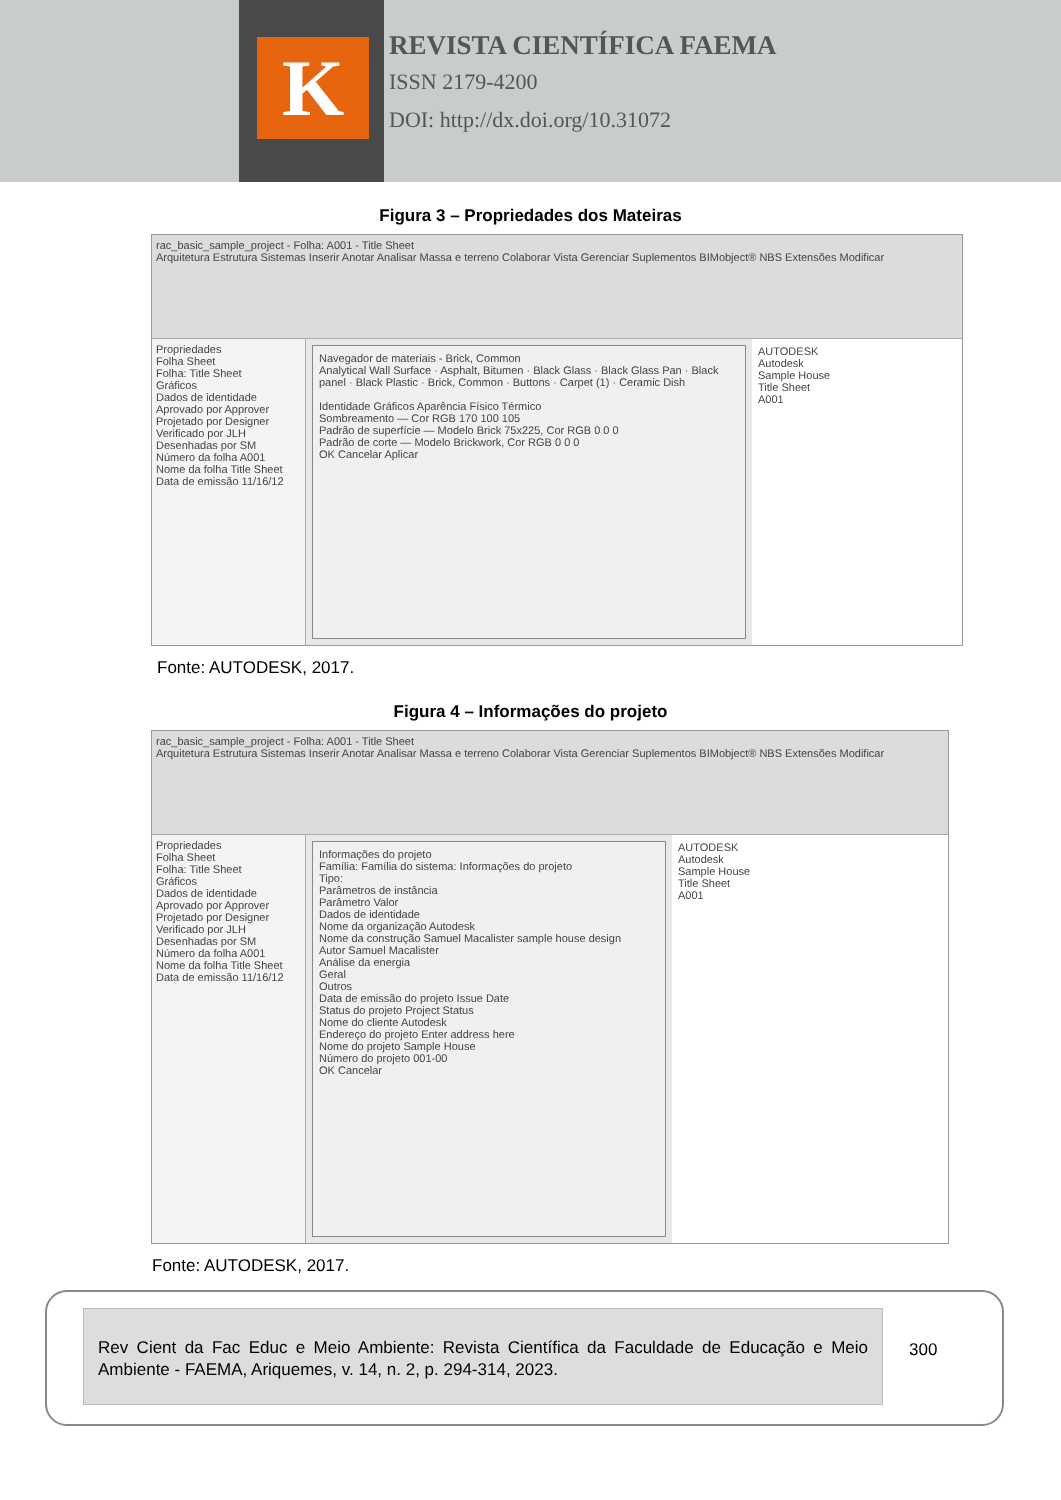K
REVISTA CIENTÍFICA FAEMA
ISSN 2179-4200
DOI: http://dx.doi.org/10.31072
Figura 3 – Propriedades dos Mateiras
rac_basic_sample_project - Folha: A001 - Title Sheet
Arquitetura Estrutura Sistemas Inserir Anotar Analisar Massa e terreno Colaborar Vista Gerenciar Suplementos BIMobject® NBS Extensões Modificar
Propriedades
Folha Sheet
Folha: Title Sheet
Gráficos
Dados de identidade
Aprovado por Approver
Projetado por Designer
Verificado por JLH
Desenhadas por SM
Número da folha A001
Nome da folha Title Sheet
Data de emissão 11/16/12
Navegador de materiais - Brick, Common
Analytical Wall Surface · Asphalt, Bitumen · Black Glass · Black Glass Pan · Black panel · Black Plastic · Brick, Common · Buttons · Carpet (1) · Ceramic Dish
Identidade Gráficos Aparência Físico Térmico
Sombreamento — Cor RGB 170 100 105
Padrão de superfície — Modelo Brick 75x225, Cor RGB 0 0 0
Padrão de corte — Modelo Brickwork, Cor RGB 0 0 0
OK Cancelar Aplicar
AUTODESK
Autodesk
Sample House
Title Sheet
A001
Fonte: AUTODESK, 2017.
Figura 4 – Informações do projeto
rac_basic_sample_project - Folha: A001 - Title Sheet
Arquitetura Estrutura Sistemas Inserir Anotar Analisar Massa e terreno Colaborar Vista Gerenciar Suplementos BIMobject® NBS Extensões Modificar
Propriedades
Folha Sheet
Folha: Title Sheet
Gráficos
Dados de identidade
Aprovado por Approver
Projetado por Designer
Verificado por JLH
Desenhadas por SM
Número da folha A001
Nome da folha Title Sheet
Data de emissão 11/16/12
Informações do projeto
Família: Família do sistema: Informações do projeto
Tipo:
Parâmetros de instância
Parâmetro Valor
Dados de identidade
Nome da organização Autodesk
Nome da construção Samuel Macalister sample house design
Autor Samuel Macalister
Análise da energia
Geral
Outros
Data de emissão do projeto Issue Date
Status do projeto Project Status
Nome do cliente Autodesk
Endereço do projeto Enter address here
Nome do projeto Sample House
Número do projeto 001-00
OK Cancelar
AUTODESK
Autodesk
Sample House
Title Sheet
A001
Fonte: AUTODESK, 2017.
Rev Cient da Fac Educ e Meio Ambiente: Revista Científica da Faculdade de Educação e Meio Ambiente - FAEMA, Ariquemes, v. 14, n. 2, p. 294-314, 2023.
300